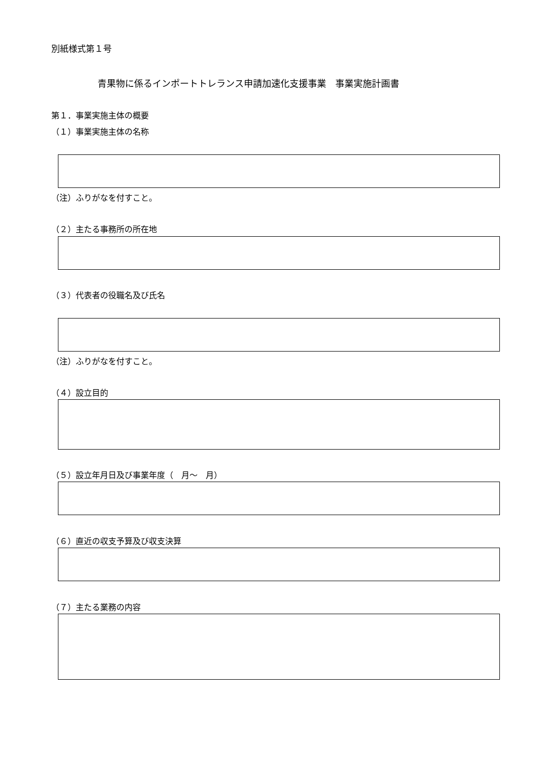別紙様式第１号
青果物に係るインポートトレランス申請加速化支援事業　事業実施計画書
第１．事業実施主体の概要
（１）事業実施主体の名称
（注）ふりがなを付すこと。
（２）主たる事務所の所在地
（３）代表者の役職名及び氏名
（注）ふりがなを付すこと。
（４）設立目的
（５）設立年月日及び事業年度（　月～　月）
（６）直近の収支予算及び収支決算
（７）主たる業務の内容